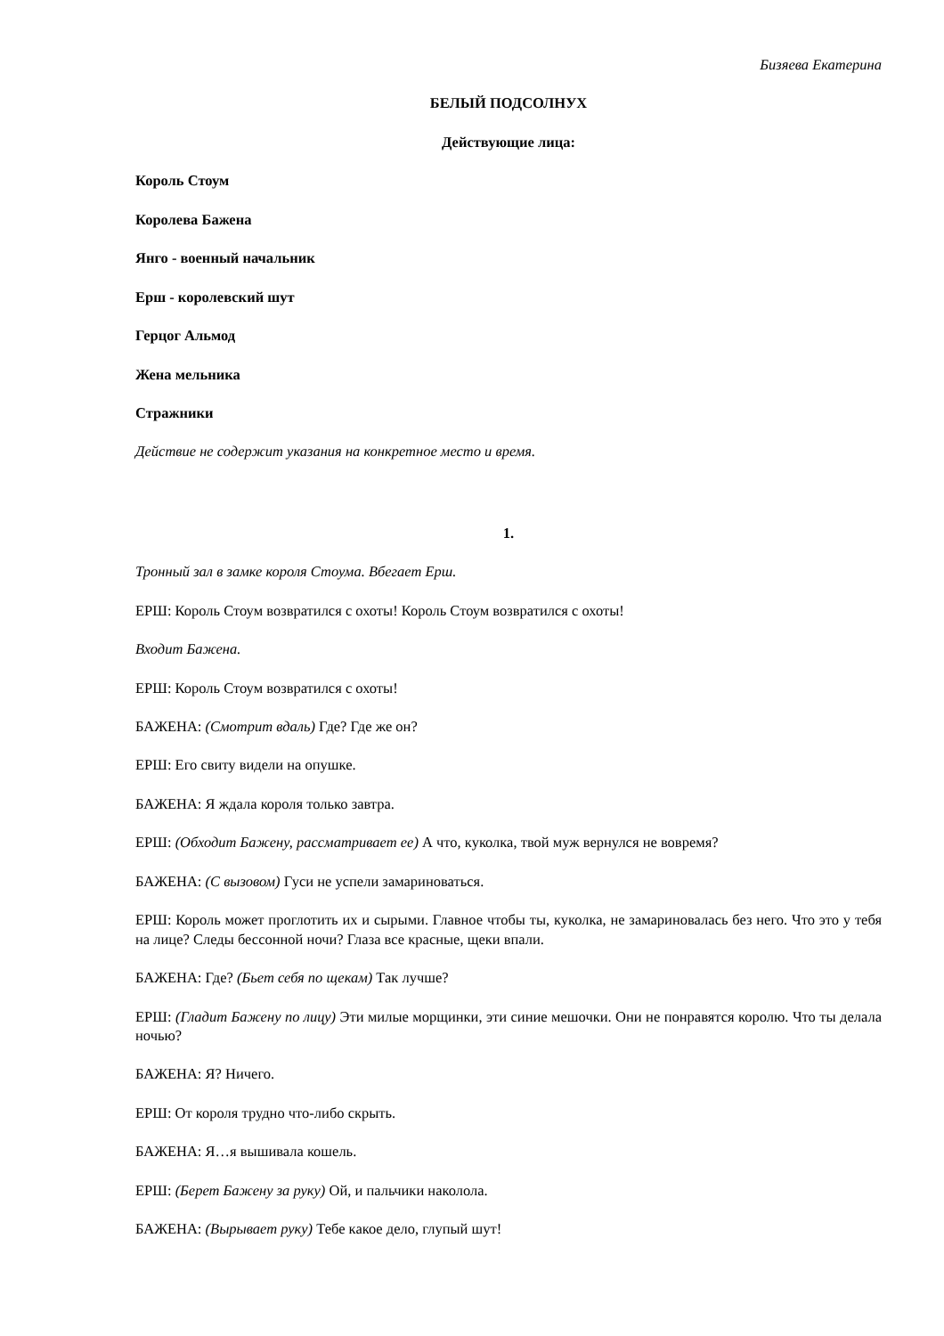Бизяева Екатерина
БЕЛЫЙ ПОДСОЛНУХ
Действующие лица:
Король Стоум
Королева Бажена
Янго - военный начальник
Ерш - королевский шут
Герцог Альмод
Жена мельника
Стражники
Действие не содержит указания на конкретное место и время.
1.
Тронный зал в замке короля Стоума. Вбегает Ерш.
ЕРШ: Король Стоум возвратился с охоты! Король Стоум возвратился с охоты!
Входит Бажена.
ЕРШ: Король Стоум возвратился с охоты!
БАЖЕНА: (Смотрит вдаль) Где? Где же он?
ЕРШ: Его свиту видели на опушке.
БАЖЕНА: Я ждала короля только завтра.
ЕРШ: (Обходит Бажену, рассматривает ее) А что, куколка, твой муж вернулся не вовремя?
БАЖЕНА: (С вызовом) Гуси не успели замариноваться.
ЕРШ: Король может проглотить их и сырыми. Главное чтобы ты, куколка, не замариновалась без него. Что это у тебя на лице? Следы бессонной ночи? Глаза все красные, щеки впали.
БАЖЕНА: Где? (Бьет себя по щекам) Так лучше?
ЕРШ: (Гладит Бажену по лицу) Эти милые морщинки, эти синие мешочки. Они не понравятся королю. Что ты делала ночью?
БАЖЕНА: Я? Ничего.
ЕРШ: От короля трудно что-либо скрыть.
БАЖЕНА: Я…я вышивала кошель.
ЕРШ: (Берет Бажену за руку) Ой, и пальчики наколола.
БАЖЕНА: (Вырывает руку) Тебе какое дело, глупый шут!